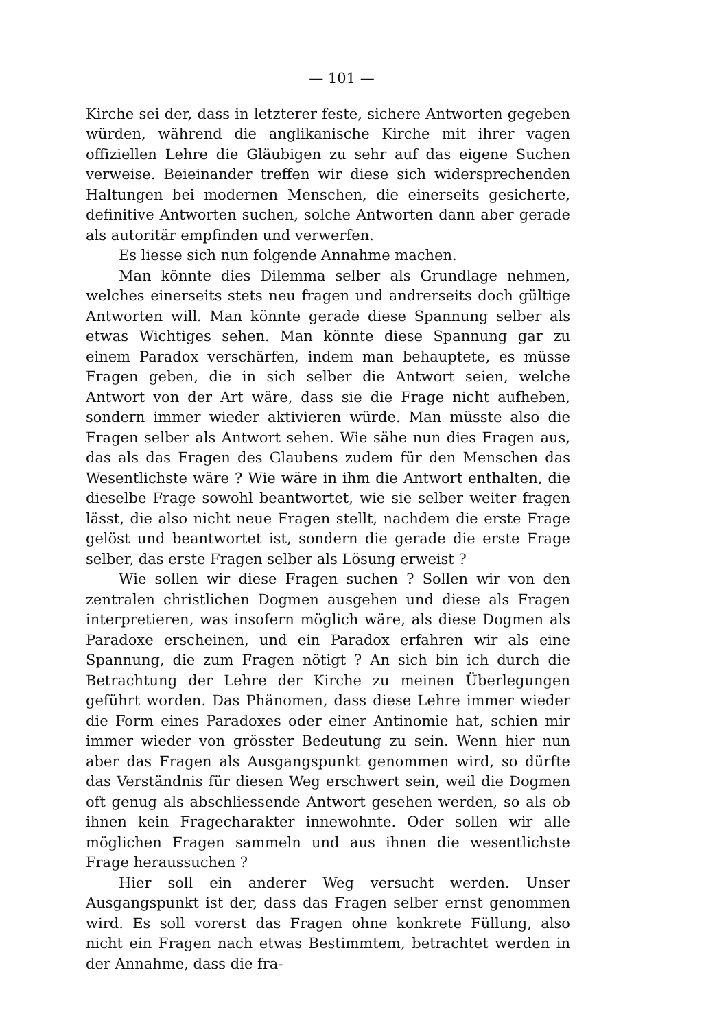— 101 —
Kirche sei der, dass in letzterer feste, sichere Antworten gegeben würden, während die anglikanische Kirche mit ihrer vagen offiziellen Lehre die Gläubigen zu sehr auf das eigene Suchen verweise. Beieinander treffen wir diese sich widersprechenden Haltungen bei modernen Menschen, die einerseits gesicherte, definitive Antworten suchen, solche Antworten dann aber gerade als autoritär empfinden und verwerfen.
Es liesse sich nun folgende Annahme machen.
Man könnte dies Dilemma selber als Grundlage nehmen, welches einerseits stets neu fragen und andrerseits doch gültige Antworten will. Man könnte gerade diese Spannung selber als etwas Wichtiges sehen. Man könnte diese Spannung gar zu einem Paradox verschärfen, indem man behauptete, es müsse Fragen geben, die in sich selber die Antwort seien, welche Antwort von der Art wäre, dass sie die Frage nicht aufheben, sondern immer wieder aktivieren würde. Man müsste also die Fragen selber als Antwort sehen. Wie sähe nun dies Fragen aus, das als das Fragen des Glaubens zudem für den Menschen das Wesentlichste wäre ? Wie wäre in ihm die Antwort enthalten, die dieselbe Frage sowohl beantwortet, wie sie selber weiter fragen lässt, die also nicht neue Fragen stellt, nachdem die erste Frage gelöst und beantwortet ist, sondern die gerade die erste Frage selber, das erste Fragen selber als Lösung erweist ?
Wie sollen wir diese Fragen suchen ? Sollen wir von den zentralen christlichen Dogmen ausgehen und diese als Fragen interpretieren, was insofern möglich wäre, als diese Dogmen als Paradoxe erscheinen, und ein Paradox erfahren wir als eine Spannung, die zum Fragen nötigt ? An sich bin ich durch die Betrachtung der Lehre der Kirche zu meinen Überlegungen geführt worden. Das Phänomen, dass diese Lehre immer wieder die Form eines Paradoxes oder einer Antinomie hat, schien mir immer wieder von grösster Bedeutung zu sein. Wenn hier nun aber das Fragen als Ausgangspunkt genommen wird, so dürfte das Verständnis für diesen Weg erschwert sein, weil die Dogmen oft genug als abschliessende Antwort gesehen werden, so als ob ihnen kein Fragecharakter innewohnte. Oder sollen wir alle möglichen Fragen sammeln und aus ihnen die wesentlichste Frage heraussuchen ?
Hier soll ein anderer Weg versucht werden. Unser Ausgangspunkt ist der, dass das Fragen selber ernst genommen wird. Es soll vorerst das Fragen ohne konkrete Füllung, also nicht ein Fragen nach etwas Bestimmtem, betrachtet werden in der Annahme, dass die fra-